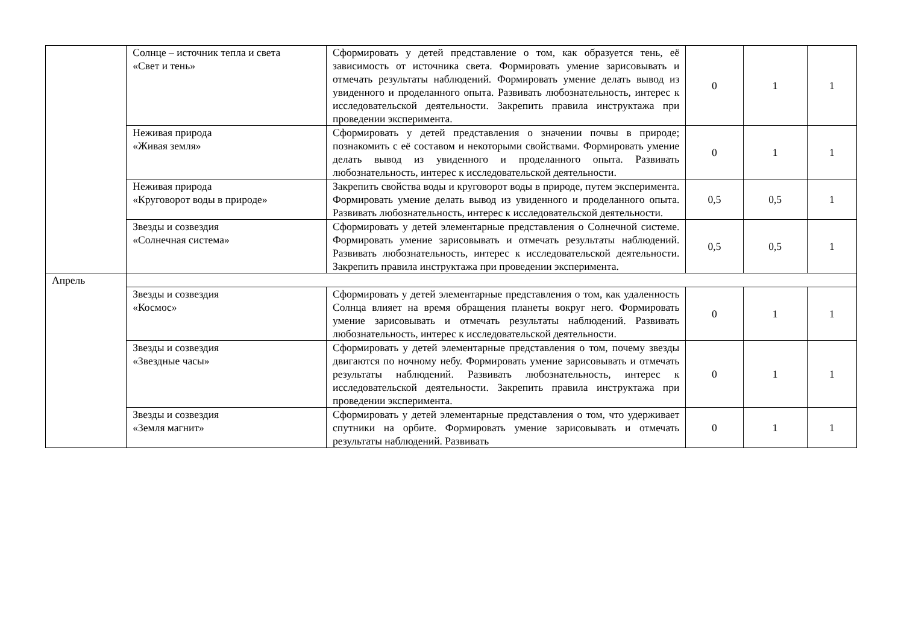| | Солнце – источник тепла и света «Свет и тень» | Сформировать у детей представление о том, как образуется тень, её зависимость от источника света. Формировать умение зарисовывать и отмечать результаты наблюдений. Формировать умение делать вывод из увиденного и проделанного опыта. Развивать любознательность, интерес к исследовательской деятельности. Закрепить правила инструктажа при проведении эксперимента. | 0 | 1 | 1 |
| | Неживая природа «Живая земля» | Сформировать у детей представления о значении почвы в природе; познакомить с её составом и некоторыми свойствами. Формировать умение делать вывод из увиденного и проделанного опыта. Развивать любознательность, интерес к исследовательской деятельности. | 0 | 1 | 1 |
| | Неживая природа «Круговорот воды в природе» | Закрепить свойства воды и круговорот воды в природе, путем эксперимента. Формировать умение делать вывод из увиденного и проделанного опыта. Развивать любознательность, интерес к исследовательской деятельности. | 0,5 | 0,5 | 1 |
| | Звезды и созвездия «Солнечная система» | Сформировать у детей элементарные представления о Солнечной системе. Формировать умение зарисовывать и отмечать результаты наблюдений. Развивать любознательность, интерес к исследовательской деятельности. Закрепить правила инструктажа при проведении эксперимента. | 0,5 | 0,5 | 1 |
| Апрель | | | | | |
| | Звезды и созвездия «Космос» | Сформировать у детей элементарные представления о том, как удаленность Солнца влияет на время обращения планеты вокруг него. Формировать умение зарисовывать и отмечать результаты наблюдений. Развивать любознательность, интерес к исследовательской деятельности. | 0 | 1 | 1 |
| | Звезды и созвездия «Звездные часы» | Сформировать у детей элементарные представления о том, почему звезды двигаются по ночному небу. Формировать умение зарисовывать и отмечать результаты наблюдений. Развивать любознательность, интерес к исследовательской деятельности. Закрепить правила инструктажа при проведении эксперимента. | 0 | 1 | 1 |
| | Звезды и созвездия «Земля магнит» | Сформировать у детей элементарные представления о том, что удерживает спутники на орбите. Формировать умение зарисовывать и отмечать результаты наблюдений. Развивать | 0 | 1 | 1 |